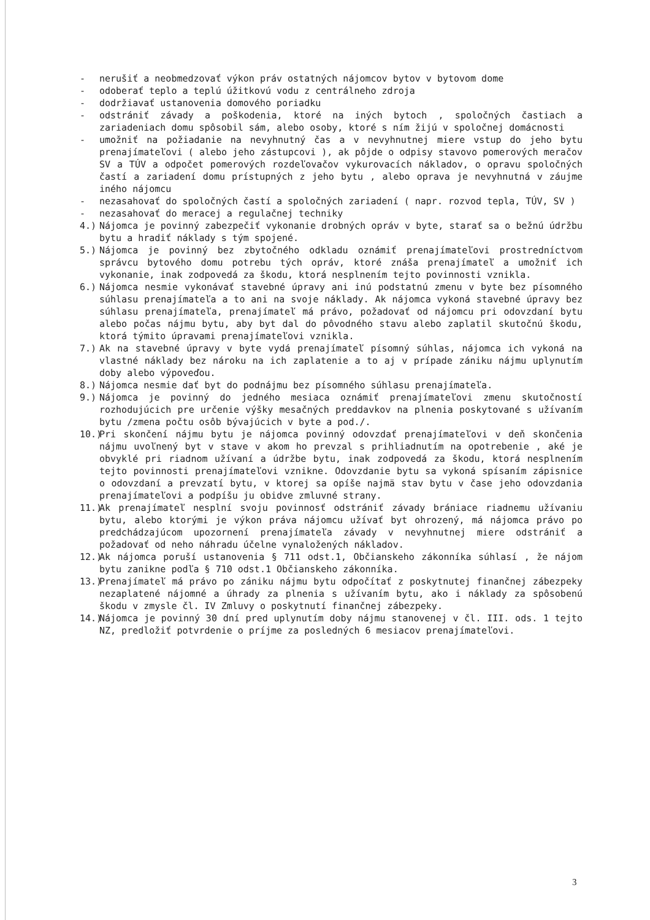- nerušiť a neobmedzovať výkon práv ostatných nájomcov bytov v bytovom dome
- odoberať teplo a teplú úžitkovú vodu z centrálneho zdroja
- dodržiavať ustanovenia domového poriadku
- odstrániť závady a poškodenia, ktoré na iných bytoch , spoločných častiach a zariadeniach domu spôsobil sám, alebo osoby, ktoré s ním žijú v spoločnej domácnosti
- umožniť na požiadanie na nevyhnutný čas a v nevyhnutnej miere vstup do jeho bytu prenajímateľovi ( alebo jeho zástupcovi ), ak pôjde o odpisy stavovo pomerových meračov SV a TÚV a odpočet pomerových rozdeľovačov vykurovacích nákladov, o opravu spoločných častí a zariadení domu prístupných z jeho bytu , alebo oprava je nevyhnutná v záujme iného nájomcu
- nezasahovať do spoločných častí a spoločných zariadení ( napr. rozvod tepla, TÚV, SV )
- nezasahovať do meracej a regulačnej techniky
4.) Nájomca je povinný zabezpečiť vykonanie drobných opráv v byte, starať sa o bežnú údržbu bytu a hradiť náklady s tým spojené.
5.) Nájomca je povinný bez zbytočného odkladu oznámiť prenajímateľovi prostredníctvom správcu bytového domu potrebu tých opráv, ktoré znáša prenajímateľ a umožniť ich vykonanie, inak zodpovedá za škodu, ktorá nesplnením tejto povinnosti vznikla.
6.) Nájomca nesmie vykonávať stavebné úpravy ani inú podstatnú zmenu v byte bez písomného súhlasu prenajímateľa a to ani na svoje náklady. Ak nájomca vykoná stavebné úpravy bez súhlasu prenajímateľa, prenajímateľ má právo, požadovať od nájomcu pri odovzdaní bytu alebo počas nájmu bytu, aby byt dal do pôvodného stavu alebo zaplatil skutočnú škodu, ktorá týmito úpravami prenajímateľovi vznikla.
7.) Ak na stavebné úpravy v byte vydá prenajímateľ písomný súhlas, nájomca ich vykoná na vlastné náklady bez nároku na ich zaplatenie a to aj v prípade zániku nájmu uplynutím doby alebo výpoveďou.
8.) Nájomca nesmie dať byt do podnájmu bez písomného súhlasu prenajímateľa.
9.) Nájomca je povinný do jedného mesiaca oznámiť prenajímateľovi zmenu skutočností rozhodujúcich pre určenie výšky mesačných preddavkov na plnenia poskytované s užívaním bytu /zmena počtu osôb bývajúcich v byte a pod./.
10.) Pri skončení nájmu bytu je nájomca povinný odovzdať prenajímateľovi v deň skončenia nájmu uvoľnený byt v stave v akom ho prevzal s prihliadnutím na opotrebenie , aké je obvyklé pri riadnom užívaní a údržbe bytu, inak zodpovedá za škodu, ktorá nesplnením tejto povinnosti prenajímateľovi vznikne. Odovzdanie bytu sa vykoná spísaním zápisnice o odovzdaní a prevzatí bytu, v ktorej sa opíše najmä stav bytu v čase jeho odovzdania prenajímateľovi a podpíšu ju obidve zmluvné strany.
11.) Ak prenajímateľ nesplní svoju povinnosť odstrániť závady brániace riadnemu užívaniu bytu, alebo ktorými je výkon práva nájomcu užívať byt ohrozený, má nájomca právo po predchádzajúcom upozornení prenajímateľa závady v nevyhnutnej miere odstrániť a požadovať od neho náhradu účelne vynaložených nákladov.
12.) Ak nájomca poruší ustanovenia § 711 odst.1, Občianskeho zákonníka súhlasí , že nájom bytu zanikne podľa § 710 odst.1 Občianskeho zákonníka.
13.) Prenajímateľ má právo po zániku nájmu bytu odpočítať z poskytnutej finančnej zábezpeky nezaplatené nájomné a úhrady za plnenia s užívaním bytu, ako i náklady za spôsobenú škodu v zmysle čl. IV Zmluvy o poskytnutí finančnej zábezpeky.
14.) Nájomca je povinný 30 dní pred uplynutím doby nájmu stanovenej v čl. III. ods. 1 tejto NZ, predložiť potvrdenie o príjme za posledných 6 mesiacov prenajímateľovi.
3